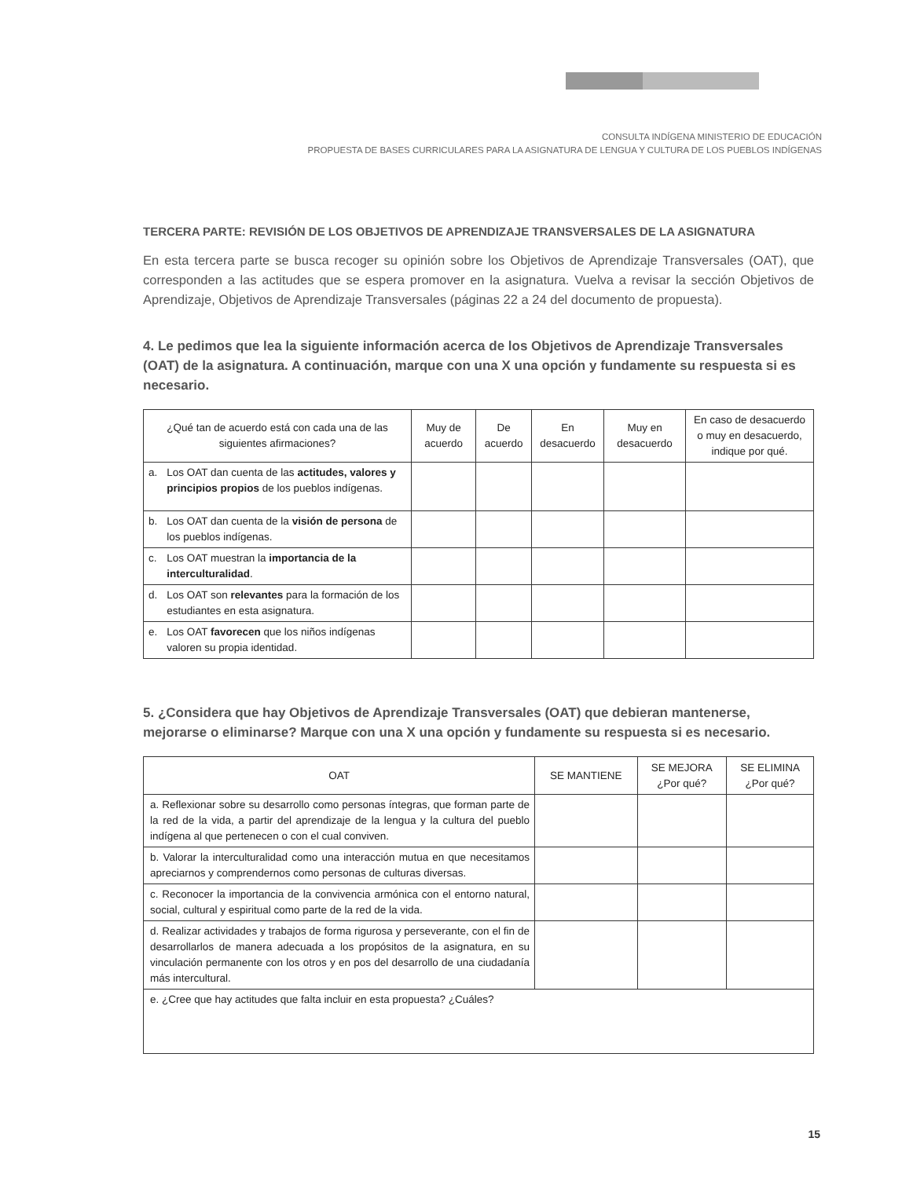CONSULTA INDÍGENA MINISTERIO DE EDUCACIÓN
PROPUESTA DE BASES CURRICULARES PARA LA ASIGNATURA DE LENGUA Y CULTURA DE LOS PUEBLOS INDÍGENAS
TERCERA PARTE: REVISIÓN DE LOS OBJETIVOS DE APRENDIZAJE TRANSVERSALES DE LA ASIGNATURA
En esta tercera parte se busca recoger su opinión sobre los Objetivos de Aprendizaje Transversales (OAT), que corresponden a las actitudes que se espera promover en la asignatura. Vuelva a revisar la sección Objetivos de Aprendizaje, Objetivos de Aprendizaje Transversales (páginas 22 a 24 del documento de propuesta).
4. Le pedimos que lea la siguiente información acerca de los Objetivos de Aprendizaje Transversales (OAT) de la asignatura. A continuación, marque con una X una opción y fundamente su respuesta si es necesario.
| ¿Qué tan de acuerdo está con cada una de las siguientes afirmaciones? | | Muy de acuerdo | De acuerdo | En desacuerdo | Muy en desacuerdo | En caso de desacuerdo o muy en desacuerdo, indique por qué. |
| --- | --- | --- | --- | --- | --- | --- |
| a. | Los OAT dan cuenta de las actitudes, valores y principios propios de los pueblos indígenas. | | | | | |
| b. | Los OAT dan cuenta de la visión de persona de los pueblos indígenas. | | | | | |
| c. | Los OAT muestran la importancia de la interculturalidad . | | | | | |
| d. | Los OAT son relevantes para la formación de los estudiantes en esta asignatura. | | | | | |
| e. | Los OAT favorecen que los niños indígenas valoren su propia identidad. | | | | | |
5. ¿Considera que hay Objetivos de Aprendizaje Transversales (OAT) que debieran mantenerse, mejorarse o eliminarse? Marque con una X una opción y fundamente su respuesta si es necesario.
| OAT | SE MANTIENE | SE MEJORA ¿Por qué? | SE ELIMINA ¿Por qué? |
| --- | --- | --- | --- |
| a. Reflexionar sobre su desarrollo como personas íntegras, que forman parte de la red de la vida, a partir del aprendizaje de la lengua y la cultura del pueblo indígena al que pertenecen o con el cual conviven. | | | |
| b. Valorar la interculturalidad como una interacción mutua en que necesitamos apreciarnos y comprendernos como personas de culturas diversas. | | | |
| c. Reconocer la importancia de la convivencia armónica con el entorno natural, social, cultural y espiritual como parte de la red de la vida. | | | |
| d. Realizar actividades y trabajos de forma rigurosa y perseverante, con el fin de desarrollarlos de manera adecuada a los propósitos de la asignatura, en su vinculación permanente con los otros y en pos del desarrollo de una ciudadanía más intercultural. | | | |
| e. ¿Cree que hay actitudes que falta incluir en esta propuesta? ¿Cuáles? | | | |
15